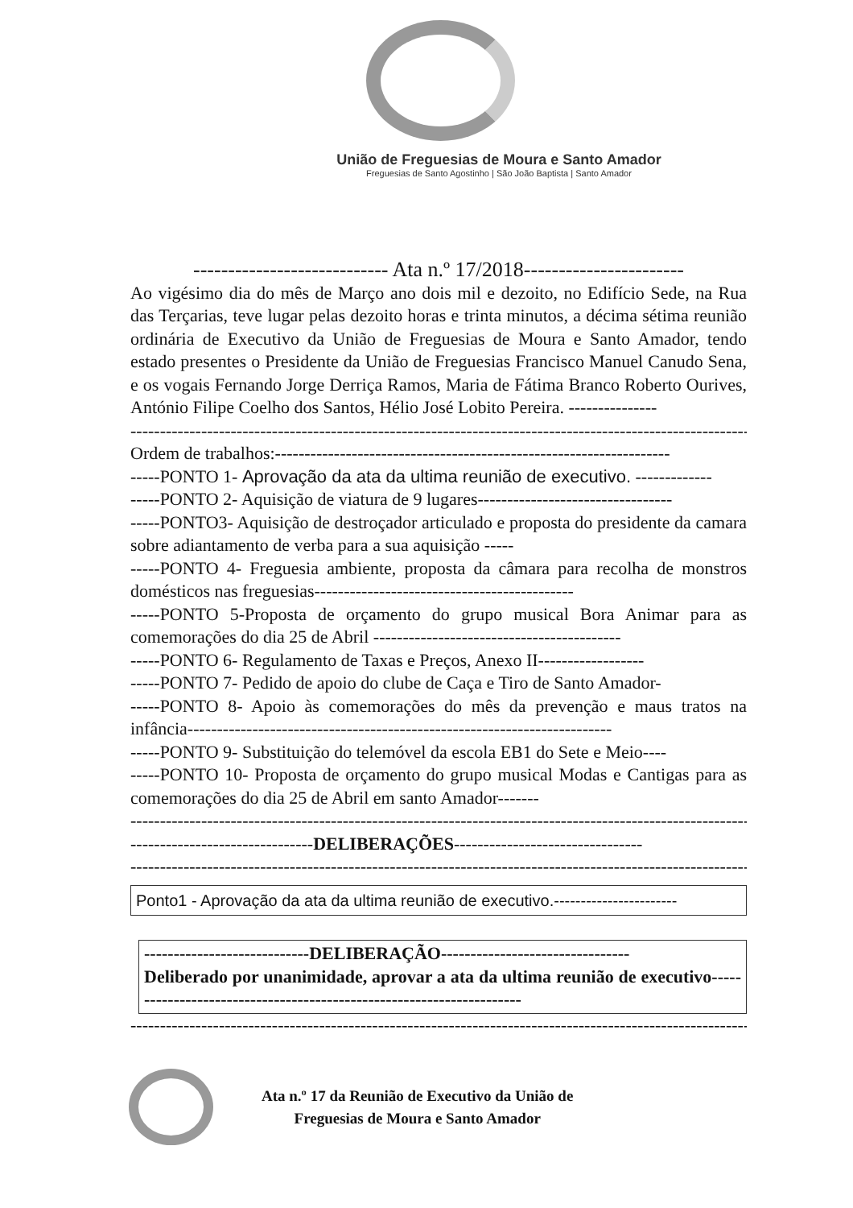União de Freguesias de Moura e Santo Amador
Freguesias de Santo Agostinho | São João Baptista | Santo Amador
---------------------------- Ata n.º 17/2018-----------------------
Ao vigésimo dia do mês de Março ano dois mil e dezoito, no Edifício Sede, na Rua das Terçarias, teve lugar pelas dezoito horas e trinta minutos, a décima sétima reunião ordinária de Executivo da União de Freguesias de Moura e Santo Amador, tendo estado presentes o Presidente da União de Freguesias Francisco Manuel Canudo Sena, e os vogais Fernando Jorge Derriça Ramos, Maria de Fátima Branco Roberto Ourives, António Filipe Coelho dos Santos, Hélio José Lobito Pereira. ---------------
------------------------------------------------------------------------------------------------------------
Ordem de trabalhos:-------------------------------------------------------------------
-----PONTO 1- Aprovação da ata da ultima reunião de executivo. -------------
-----PONTO 2- Aquisição de viatura de 9 lugares---------------------------------
-----PONTO3- Aquisição de destroçador articulado e proposta do presidente da camara sobre adiantamento de verba para a sua aquisição -----
-----PONTO 4- Freguesia ambiente, proposta da câmara para recolha de monstros domésticos nas freguesias--------------------------------------------
-----PONTO 5-Proposta de orçamento do grupo musical Bora Animar para as comemorações do dia 25 de Abril ------------------------------------------
-----PONTO 6- Regulamento de Taxas e Preços, Anexo II------------------
-----PONTO 7- Pedido de apoio do clube de Caça e Tiro de Santo Amador-
-----PONTO 8- Apoio às comemorações do mês da prevenção e maus tratos na infância------------------------------------------------------------------------
-----PONTO 9- Substituição do telemóvel da escola EB1 do Sete e Meio----
-----PONTO 10- Proposta de orçamento do grupo musical Modas e Cantigas para as comemorações do dia 25 de Abril em santo Amador-------
------------------------------------------------------------------------------------------------------------
-------------------------------DELIBERAÇÕES--------------------------------
------------------------------------------------------------------------------------------------------------
Ponto1 - Aprovação da ata da ultima reunião de executivo.-----------------------
----------------------------DELIBERAÇÃO--------------------------------
Deliberado por unanimidade, aprovar a ata da ultima reunião de executivo---------------------------------------------------------------------
------------------------------------------------------------------------------------------------------------
Ata n.º 17 da Reunião de Executivo da União de
Freguesias de Moura e Santo Amador